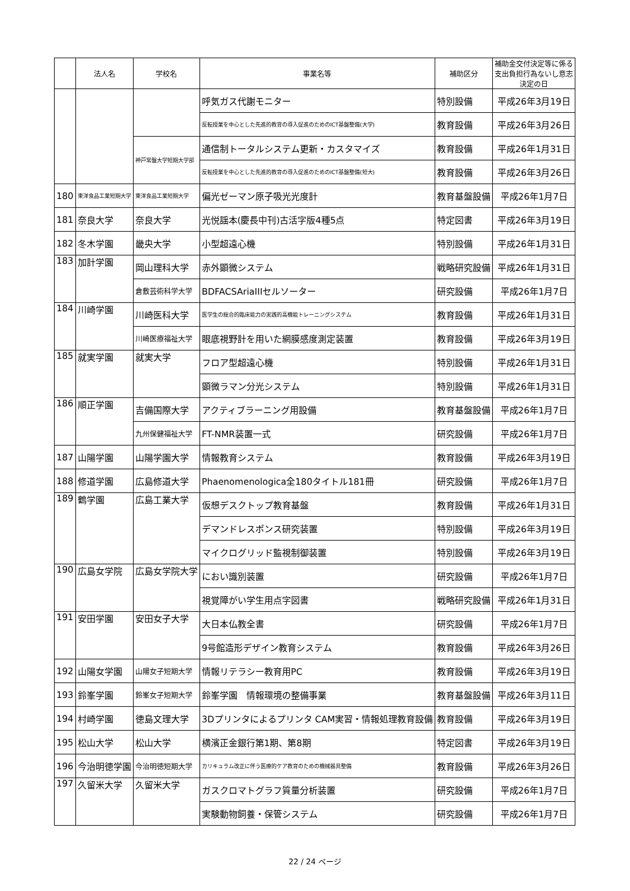| | 法人名 | 学校名 | 事業名等 | 補助区分 | 補助金交付決定等に係る 支出負担行為ないし意志 決定の日 |
| --- | --- | --- | --- | --- | --- |
| | | | 呼気ガス代謝モニター | 特別設備 | 平成26年3月19日 |
| | | | 反転授業を中心とした先進的教育の導入促進のためのICT基盤整備(大学) | 教育設備 | 平成26年3月26日 |
| | | 神戸常盤大学短期大学部 | 通信制トータルシステム更新・カスタマイズ | 教育設備 | 平成26年1月31日 |
| | | | 反転授業を中心とした先進的教育の導入促進のためのICT基盤整備(短大) | 教育設備 | 平成26年3月26日 |
| 180 | 東洋食品工業短期大学 | 東洋食品工業短期大学 | 偏光ゼーマン原子吸光光度計 | 教育基盤設備 | 平成26年1月7日 |
| 181 | 奈良大学 | 奈良大学 | 光悦謡本(慶長中刊)古活字版4種5点 | 特定図書 | 平成26年3月19日 |
| 182 | 冬木学園 | 畿央大学 | 小型超遠心機 | 特別設備 | 平成26年1月31日 |
| 183 | 加計学園 | 岡山理科大学 | 赤外顕微システム | 戦略研究設備 | 平成26年1月31日 |
| | | 倉敷芸術科学大学 | BDFACSAriaIIIセルソーター | 研究設備 | 平成26年1月7日 |
| 184 | 川崎学園 | 川崎医科大学 | 医学生の総合的臨床能力の実践的高機能トレーニングシステム | 教育設備 | 平成26年1月31日 |
| | | 川崎医療福祉大学 | 眼底視野計を用いた網膜感度測定装置 | 教育設備 | 平成26年3月19日 |
| 185 | 就実学園 | 就実大学 | フロア型超遠心機 | 特別設備 | 平成26年1月31日 |
| | | | 顕微ラマン分光システム | 特別設備 | 平成26年1月31日 |
| 186 | 順正学園 | 吉備国際大学 | アクティブラーニング用設備 | 教育基盤設備 | 平成26年1月7日 |
| | | 九州保健福祉大学 | FT-NMR装置一式 | 研究設備 | 平成26年1月7日 |
| 187 | 山陽学園 | 山陽学園大学 | 情報教育システム | 教育設備 | 平成26年3月19日 |
| 188 | 修道学園 | 広島修道大学 | Phaenomenologica全180タイトル181冊 | 研究設備 | 平成26年1月7日 |
| 189 | 鶴学園 | 広島工業大学 | 仮想デスクトップ教育基盤 | 教育設備 | 平成26年1月31日 |
| | | | デマンドレスポンス研究装置 | 特別設備 | 平成26年3月19日 |
| | | | マイクログリッド監視制御装置 | 特別設備 | 平成26年3月19日 |
| 190 | 広島女学院 | 広島女学院大学 | におい識別装置 | 研究設備 | 平成26年1月7日 |
| | | | 視覚障がい学生用点字図書 | 戦略研究設備 | 平成26年1月31日 |
| 191 | 安田学園 | 安田女子大学 | 大日本仏教全書 | 研究設備 | 平成26年1月7日 |
| | | | 9号館造形デザイン教育システム | 教育設備 | 平成26年3月26日 |
| 192 | 山陽女学園 | 山陽女子短期大学 | 情報リテラシー教育用PC | 教育設備 | 平成26年3月19日 |
| 193 | 鈴峯学園 | 鈴峯女子短期大学 | 鈴峯学園 情報環境の整備事業 | 教育基盤設備 | 平成26年3月11日 |
| 194 | 村崎学園 | 徳島文理大学 | 3Dプリンタによるプリンタ CAM実習・情報処理教育設備 | 教育設備 | 平成26年3月19日 |
| 195 | 松山大学 | 松山大学 | 横濱正金銀行第1期、第8期 | 特定図書 | 平成26年3月19日 |
| 196 | 今治明徳学園 | 今治明徳短期大学 | カリキュラム改正に伴う医療的ケア教育のための機械器具整備 | 教育設備 | 平成26年3月26日 |
| 197 | 久留米大学 | 久留米大学 | ガスクロマトグラフ質量分析装置 | 研究設備 | 平成26年1月7日 |
| | | | 実験動物飼養・保管システム | 研究設備 | 平成26年1月7日 |
22 / 24 ページ